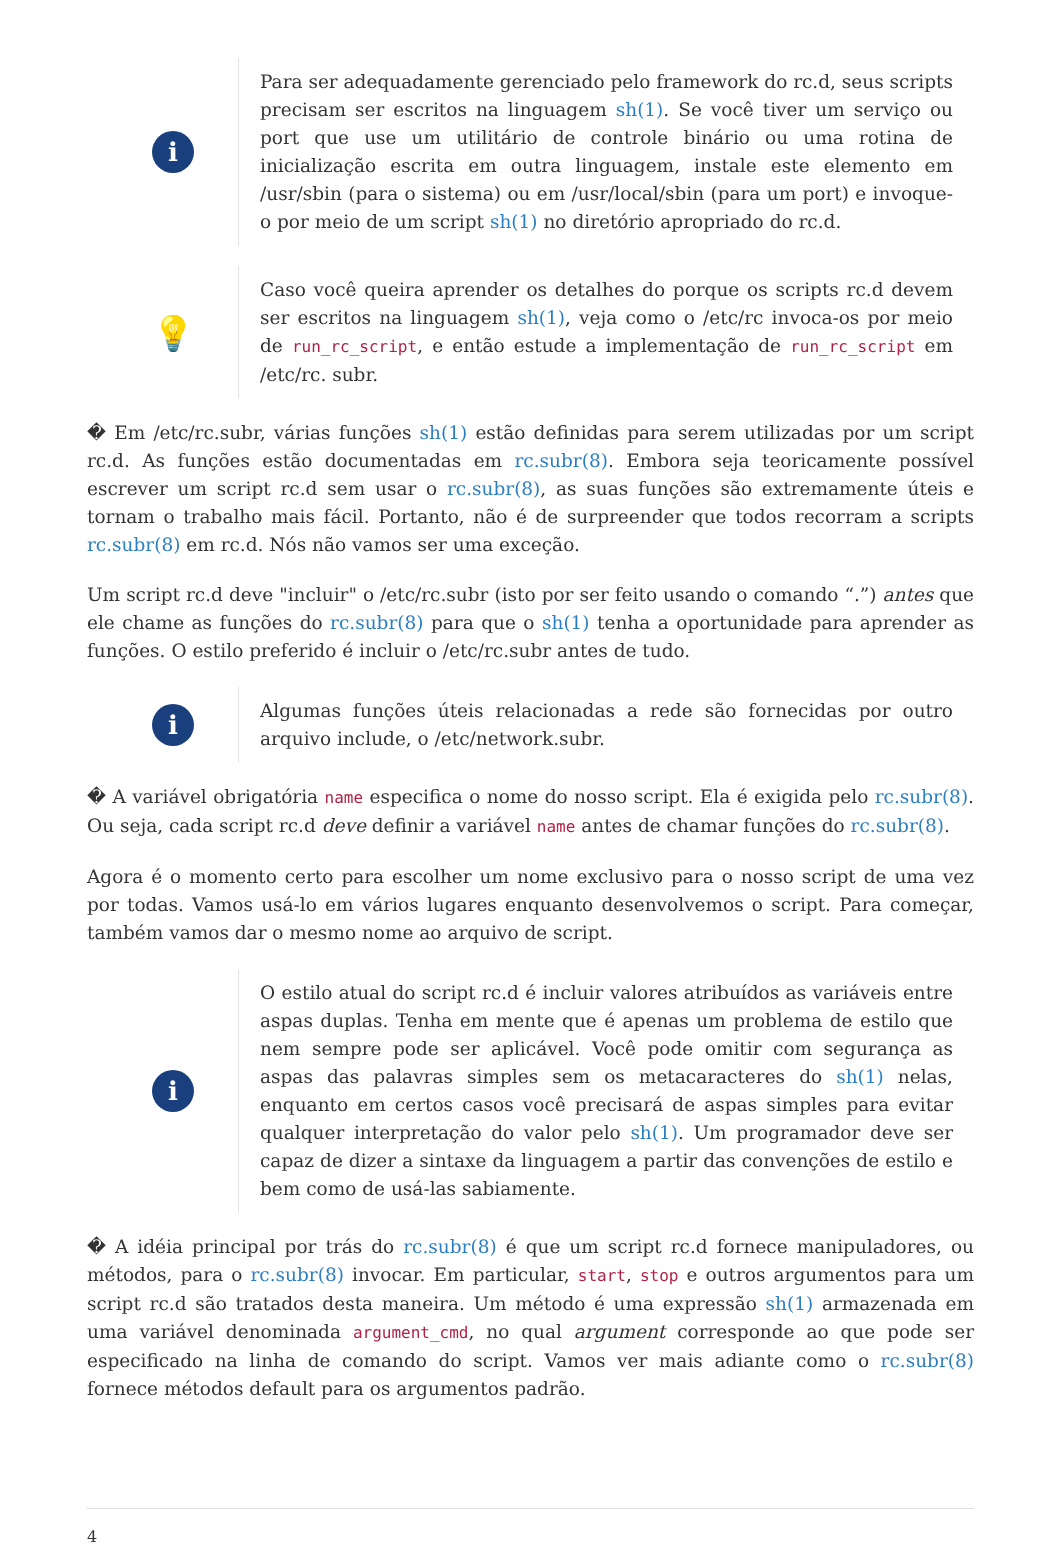i
Para ser adequadamente gerenciado pelo framework do rc.d, seus scripts precisam ser escritos na linguagem sh(1). Se você tiver um serviço ou port que use um utilitário de controle binário ou uma rotina de inicialização escrita em outra linguagem, instale este elemento em /usr/sbin (para o sistema) ou em /usr/local/sbin (para um port) e invoque-o por meio de um script sh(1) no diretório apropriado do rc.d.
💡
Caso você queira aprender os detalhes do porque os scripts rc.d devem ser escritos na linguagem sh(1), veja como o /etc/rc invoca-os por meio de run_rc_script, e então estude a implementação de run_rc_script em /etc/rc. subr.
� Em /etc/rc.subr, várias funções sh(1) estão definidas para serem utilizadas por um script rc.d. As funções estão documentadas em rc.subr(8). Embora seja teoricamente possível escrever um script rc.d sem usar o rc.subr(8), as suas funções são extremamente úteis e tornam o trabalho mais fácil. Portanto, não é de surpreender que todos recorram a scripts rc.subr(8) em rc.d. Nós não vamos ser uma exceção.
Um script rc.d deve "incluir" o /etc/rc.subr (isto por ser feito usando o comando “.”) antes que ele chame as funções do rc.subr(8) para que o sh(1) tenha a oportunidade para aprender as funções. O estilo preferido é incluir o /etc/rc.subr antes de tudo.
i
Algumas funções úteis relacionadas a rede são fornecidas por outro arquivo include, o /etc/network.subr.
� A variável obrigatória name especifica o nome do nosso script. Ela é exigida pelo rc.subr(8). Ou seja, cada script rc.d deve definir a variável name antes de chamar funções do rc.subr(8).
Agora é o momento certo para escolher um nome exclusivo para o nosso script de uma vez por todas. Vamos usá-lo em vários lugares enquanto desenvolvemos o script. Para começar, também vamos dar o mesmo nome ao arquivo de script.
i
O estilo atual do script rc.d é incluir valores atribuídos as variáveis entre aspas duplas. Tenha em mente que é apenas um problema de estilo que nem sempre pode ser aplicável. Você pode omitir com segurança as aspas das palavras simples sem os metacaracteres do sh(1) nelas, enquanto em certos casos você precisará de aspas simples para evitar qualquer interpretação do valor pelo sh(1). Um programador deve ser capaz de dizer a sintaxe da linguagem a partir das convenções de estilo e bem como de usá-las sabiamente.
� A idéia principal por trás do rc.subr(8) é que um script rc.d fornece manipuladores, ou métodos, para o rc.subr(8) invocar. Em particular, start, stop e outros argumentos para um script rc.d são tratados desta maneira. Um método é uma expressão sh(1) armazenada em uma variável denominada argument_cmd, no qual argument corresponde ao que pode ser especificado na linha de comando do script. Vamos ver mais adiante como o rc.subr(8) fornece métodos default para os argumentos padrão.
4